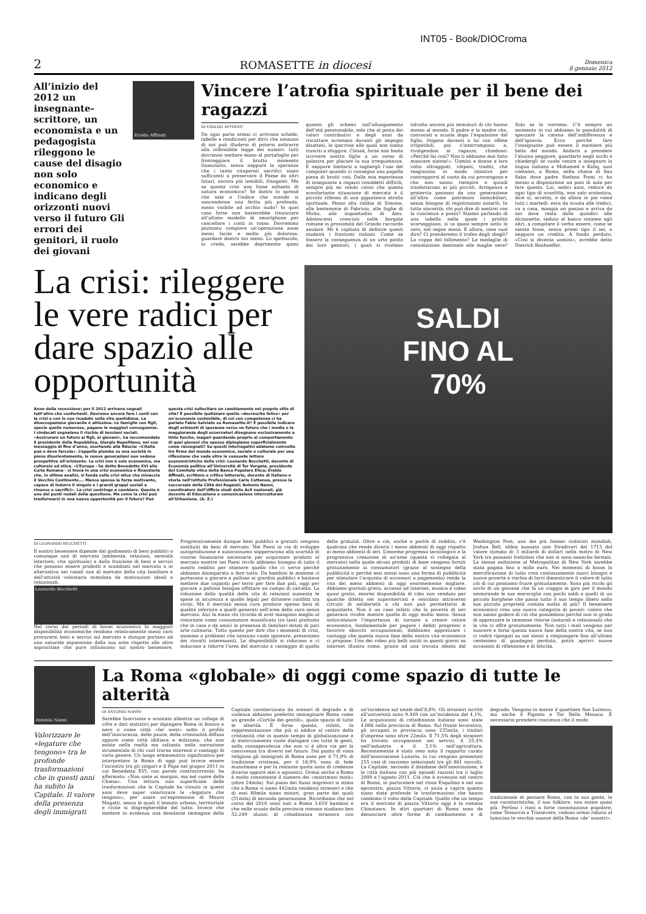INT05 - Book/DIOCroma
2 ROMASETTE in diocesi Domenica
8 gennaio 2012
All’inizio del 2012 un insegnante-scrittore, un economista e un pedagogista rileggono le cause del disagio non solo economico e indicano degli orizzonti nuovi verso il futuro Gli errori dei genitori, il ruolo dei giovani
Eraldo Affinati
Vincere l’atrofia spirituale per il bene dei ragazzi
DI ERALDO AFFINATI
Da ogni parte ormai ci arrivano schede, tabelle e rendiconti per dirci che nessuno di noi può illudersi di potersi sottrarre alla inflessibile legge dei numeri: tutti dovranno mettere mano al portafoglio per fronteggiare il brutto momento finanziario, senza neppure la speranza che i tanto vituperati sacrifici siano sufficienti a preservare il Paese da altri futuri, ancora più temibili, frangenti. Ma se questa crisi non fosse soltanto di natura economica? Se dietro lo spread che sale e l’indice che scende si nascondesse una ferita più profonda, meno visibile ad occhio nudo? In quel caso forse non basterebbe rinunciare all’ultimo modello di smartphone per cancellare i conti in rosso. Dovremmo piuttosto compiere un’operazione assai meno facile e molto più dolorosa: guardare dentro noi stessi. Lo spettacolo, io credo, sarebbe deprimente quasi quanto gli schemi sull’allungamento dell’età pensionabile, solo che al posto dei valori contributivi e degli anni da riscattare avremmo davanti gli impegni disattesi, le ipocrisie alle quali non siamo riusciti a sfuggire. Chissà, forse non basta iscrivere nostro figlio a un corso di palestra per placare la sua irrequietezza. E neppure limitarsi a togliergli l’uso del computer quando ci consegna una pagella piena di brutti voti. Dalla mia esperienza di insegnante a ragazzi cosiddetti difficili, sempre più mi rendo conto che questa sconfortante situazione di mercato è il piccolo riflesso di una gigantesca atrofia spirituale. Penso alla rabbia di Simone, alle bestemmie di Fabrizio, alle fughe di Mirko, alle inquietudini di Alex. Adolescenti cresciuti nelle borgate romane in prossimità del Grande raccordo anulare. Mi è capitato di definire questi studenti i frantumi italiani. Come se fossero la conseguenza di un urto patito dai loro genitori, i quali si rivelano talvolta ancora più immaturi di chi hanno messo al mondo. Il padre e la madre che, convocati a scuola dopo l’espulsione del figlio, litigano davanti a lui con offese irripetibili, poi s’interrompono e, rivolgendosi al ragazzo, chiedono: «Perché fai così? Non ti abbiamo mai fatto mancare niente!». Uomini e donne a loro volta oltraggiati, vilipesi, traditi, che reagiscono in modo istintivo per contrapporsi al vuoto da cui provengono e che non sanno riempire e quindi trasferiscono ai più piccoli. Arroganza e protervia passano da una generazione all’altra come patrimoni immobiliari, senza bisogno di registrazioni notarili. In tutta sincerità: chi può dire di sentirsi con la coscienza a posto? Stiamo parlando di una tabella nella quale i profitti scarseggiano; si va quasi sempre sotto lo zero, nel segno meno. E allora, cosa vuol dire? Ci prenderemo il trofeo degli sbagli? La coppa del fallimento? Le medaglie di consolazione destinate alle maglie nere? Solo se lo vorremo. C’è sempre un momento in cui abbiamo la possibilità di spezzare la catena dell’indifferenza e dell’ignavia. Ecco perché fare l’insegnante può essere il mestiere più bello del mondo. Andarsi a prendere l’alunno peggiore, guardarlo negli occhi e chiedergli se vuole venire a insegnare la lingua italiana a Mohamed e Kaliq, suoi coetanei, a Roma, nella chiesa di San Saba dove padre Stefano Fossi ci ha messo a disposizione un paio di aule per fare questo. Lui, sedici anni, reduce da ogni tipo di sconfitta, non solo scolastica, dice sì, accetto, e da allora in poi viene tutti i martedì: esce da scuola alle tredici, va a casa, mangia un panino e arriva da noi dove resta dalle quindici alle diciassette, seduto al banco insieme agli altri, a compitare il verbo essere, come se niente fosse, senza premi tipo il sei, e neppure un credito. A fondo perduto. «Così si diventa uomini», avrebbe detto Dietrich Bonhoeffer.
La crisi: rileggere le vere radici per dare spazio alle opportunità
Anno della recessione: per il 2012 arrivano segnali tutt’altro che confortanti. Dovremo ancora fare i conti con la crisi e con le sue ricadute sulla vita quotidiana. La disoccupazione giovanile è altissima. Le famiglie con figli, specie quelle numerose, pagano le maggiori conseguenze. I sindacati segnalano il rischio di tensioni sociali. «Assicurare un futuro ai figli, ai giovani», ha raccomandato il presidente della Repubblica, Giorgio Napolitano, nel suo messaggio di fine d’anno, esortando alla fiducia: «L’Italia può e deve farcela». L’appello piomba su una società in pieno disorientamento, le nuove generazioni non vedono prospettive all’orizzonte. La crisi non è solo economica, ma culturale ed etica. «L’Europa - ha detto Benedetto XVI alla Curia Romana - si trova in una crisi economica e finanziaria che, in ultima analisi, si fonda sulla crisi etica che minaccia il Vecchio Continente…. Manca spesso la forza motivante, capace di indurre il singolo e i grandi gruppi sociali a rinunce e sacrifici». La crisi costringe a cambiare. Questo è uno dei punti nodali della questione. Ma come la crisi può trasformarsi in una nuova opportunità per il futuro? Può questa crisi sollecitare un cambiamento nel proprio stile di vita? È possibile ipotizzare quella «decrescita felice» per un’economia sostenibile, di cui con competenza ci ha parlato Fabio Salviato su Romasette.it? È possibile indicare degli orizzonti di speranza verso un futuro che i media e la maggioranza degli osservatori disegnano esclusivamente a tinte fosche, magari guardando proprio al comportamento di quei giovani che spesso dipingiamo superficialmente come rassegnati? Su questi interrogativi abbiamo coinvolto tre firme del mondo economico, sociale e culturale per una riflessione che vada oltre le consuete letture economicistiche della crisi: Leonardo Becchetti, docente di Economia politica all’Università di Tor Vergata, presidente del Comitato etico della Banca Popolare Etica; Eraldo Affinati, scrittore e critico letterario, docente di italiano e storia nell’Istituto Professionale Carlo Cattaneo, presso la succursale della Città dei Ragazzi; Antonio Nanni, coordinatore dell’Ufficio studi delle Acli nazionali, già docente di Educazione e comunicazione interculturale all’Urbaniana. (A. Z.)
SALDI
FINO AL
70%
DI LEONARDO BECCHETTI
Il nostro benessere dipende dal godimento di beni pubblici o comunque non di mercato (ambiente, relazioni, serenità interiore, vita spirituale) e dalla fruizione di beni e servizi che possono essere prodotti e scambiati nel mercato o in alternativa nei canali non di mercato della vita familiare e dell’attività volontaria stimolata da motivazioni ideali o relazionali.
Leonardo Becchetti
Nel corso dei periodi di boom economico le maggiori disponibilità economiche rendono relativamente meno caro procurarsi beni e servizi sul mercato e dunque portano ad una naturale espansione della sua area rispetto alle altre sopracitate che pure influiscono sul nostro benessere. Progressivamente dunque beni pubblici e gratuiti vengono sostituiti da beni di mercato. Nei Paesi in via di sviluppo autoproduzione e autoconsumo sopperiscono alla scarsità di risorse finanziarie necessarie per acquistare prodotti al mercato mentre nei Paesi ricchi abbiamo bisogno di tutto il nostro reddito per ottenere quello che ci serve perché abbiamo disimparato a fare tutto. Da bambini le mamme ci portavano a giocare a pallone ai giardini pubblici e bastava mettere due cappotti per terra per fare due pali, oggi per giocare a pallone bisogna affittare un campo di calcetto. La riduzione della qualità della vita di relazioni aumenta le spese in sicurezza e quelle legali per dirimere conflitti tra vicini. Ma il mercato senza cura produce spesso beni di qualità inferiore a quelli generati nell’area della cura senza mercato. Alzi la mano chi ricorda di aver mangiato meglio al ristorante come consumatore massificato tra tanti piuttosto che in casa o da amici in presenza di familiari dotati di pari arte culinaria. Tutto questo per dire che i momenti di crisi, assieme a problemi che nessuno vuole ignorare, presentano dei risvolti interessanti. Le disponibilità si riducono e ci inducono a ridurre l’area del mercato a vantaggio di quella della gratuità. Oltre a ciò, anche a parità di reddito, c’è qualcosa che rende diversi i meno abbienti di oggi rispetto ai meno abbienti di ieri. L’enorme progresso tecnologico e la progressiva creazione di un’area (questa sì collegata al mercato) nella quale alcuni prodotti di base vengono forniti gratuitamente ai consumatori (grazie al sostegno della pubblicità o perché essi stessi sono una forma di pubblicità per stimolare l’acquisto di accessori a pagamento) rende la vita dei meno abbienti di oggi enormemente migliore. Abbiamo giornali gratis, accesso ad internet, musica e video quasi gratis, enormi disponibilità di cibo non venduto per qualche difetto nei supermercati e veicolato attraverso circuiti di solidarietà a chi non può permettersi di acquistarlo. Non è un caso infatti che la povertà di ieri generava rivolte mentre quella di oggi molto meno. Senza sottovalutare l’importanza di tornare a creare valore economico, fondamentale per pagare i debiti pregressi e favorire sbocchi occupazionali, dobbiamo apprezzare i vantaggi che questa nuova fase della nostra vita economica ci propone. Uno dei video più belli usciti in questi giorni su internet illustra come, grazie ad una trovata ideata dal Washington Post, uno dei più famosi violinisti mondiali, Joshua Bell, abbia suonato uno Stradivari del 1713 del valore stimato di 3 miliardi di dollari nella metro di New York tra passanti frettolosi che non si sono neanche fermati. La stessa esibizione al Metropolitan di New York sarebbe stata pagata fino a mille euro. Nei momenti di boom la mercificazione di tutto crea continuamente nuovi bisogni e nuove povertà e rischia di farci dimenticare il valore di tutto ciò di cui possiamo fruire gratuitamente. Sono più ricchi gli occhi di un giovane che fa un viaggio in giro per il mondo ammirando le sue meraviglie con pochi soldi o quelli di un piccolo borghese che passa tutto il suo tempo libero nella sua piccola proprietà costata molto di più? Il benessere economico crea una nuova categoria di poveri: coloro che non sanno godere di ciò che possiedono perché non in grado di apprezzare le immense risorse (naturali e relazionali) che la vita ci offre gratuitamente. Non tutti i mali vengono per nuocere e forse questa nuova fase della nostra vita, se non ci vedrà ripiegati su noi stessi a rimpiangere fino all’ultimo centesimo di guadagno perduto, potrà aprirci nuove occasioni di riflessione e di felicità.
Antonio Nanni
Valorizzare le «legature che tengono» tra le profonde trasformazioni che in questi anni ha subito la Capitale. Il valore della presenza degli immigrati
La Roma «globale» di oggi come spazio di tutte le alterità
DI ANTONIO NANNI
Sarebbe fuorviante e scontato allestire un collage di cifre e dati statistici per dipingere Roma in bianco e nero o come città «far west» sotto il profilo dell’insicurezza, delle paure, della criminalità diffusa oppure come città idilliaca e mitizzata, che non esiste nella realtà ma soltanto nella narrazione strumentale di chi vuol trarne interessi e vantaggi di vario genere. Un luogo ermeneutico significativo per interpretare la Roma di oggi può invece essere l’incontro tra gli zingari e il Papa nel giugno 2011 in cui Benedetto XVI, con parole controcorrente, ha affermato: «Non siete ai margini, ma nel cuore della Chiesa». Una lettura non superficiale delle trasformazioni che la Capitale ha vissuto in questi anni deve saper valorizzare le «legature che tengono», per usare un’espressione di Mauro Magatti, senza le quali il tessuto urbano, territoriale e civile si disgregherebbe del tutto. Invece che mettere in evidenza una desolante immagine della Capitale caratterizzata da scenari di degrado e di violenza abbiamo preferito immaginare Roma come un grande «Cortile dei gentili», quale spazio di tutte le alterità. È forse questa, infatti, la rappresentazione che più si addice al centro della cristianità che in questo tempo di globalizzazione e di meticciamento vuole dialogare con tutte le genti, nella consapevolezza che non vi è altra via per la convivenza tra diversi nel futuro. Dal punto di vista religioso gli immigrati di Roma sono per il 71,9% di tradizione cristiana, per il 16,9% sono di fede musulmana e per la restante quota sono di credenze diverse oppure atei o agnostici. Ormai anche a Roma è molto consistente il numero dei «matrimoni misti» (oltre 24mila). Sul piano dei flussi migratori si stima che a Roma vi siano 442mila residenti stranieri e che di essi 80mila siano minori, gran parte dei quali (51mila) di seconda generazione. Ricordiamo che nel corso del 2010 sono nati a Roma 3.610 bambini e che nelle scuole della provincia romana studiano ben 52.249 alunni di cittadinanza straniera con un’incidenza sul totale dell’8,8%. Gli stranieri iscritti all’università sono 9.449 con un’incidenza del 4,1%. Le acquisizioni di cittadinanza italiana sono state 4.066 nella provincia di Roma. Sul fronte lavorativo, gli occupati in provincia sono 235mila, i titolari d’impresa sono oltre 22mila. Il 71,5% degli stranieri ha trovato occupazione nei servizi, il 25,4% nell’industria e il 3,1% nell’agricoltura. Recentemente è stato reso noto il rapporto curato dall’associazione Lunaria, in cui vengono presentati 255 casi di razzismo selezionati tra gli 861 raccolti. La Capitale, secondo il database dell’associazione, è la città italiana con più episodi razzisti tra il luglio 2009 e l’agosto 2011. Ciò che è avvenuto nel centro di Roma, in particolare nel rione Esquilino e nel suo epicentro, piazza Vittorio, ci aiuta a capire quanto siano state profonde le trasformazioni che hanno cambiato il volto della Capitale. Quello che un tempo era il mercato di piazza Vittorio oggi è la romana Chinatown. In altri quartieri di Roma sono da denunciare altre forme di cambiamento e di degrado. Vengono in mente il quartiere San Lorenzo, ma anche il Pigneto e Tor Bella Monaca. È necessario prendere coscienza che il modo tradizionale di pensare Roma, con la sua gente, le sue caratteristiche, il suo folklore, non esiste quasi più. Perfino i rioni a forte connotazione popolare, come Testaccio e Trastevere, vedono ormai ridursi al lumicino le vecchie usanze della Roma «de’ noantri».